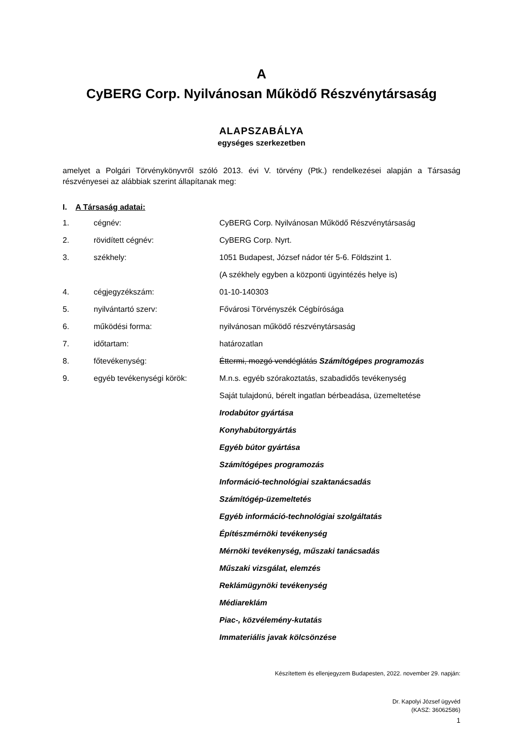A
CyBERG Corp. Nyilvánosan Működő Részvénytársaság
ALAPSZABÁLYA
egységes szerkezetben
amelyet a Polgári Törvénykönyvről szóló 2013. évi V. törvény (Ptk.) rendelkezései alapján a Társaság részvényesei az alábbiak szerint állapítanak meg:
I. A Társaság adatai:
| 1. | cégnév: | CyBERG Corp. Nyilvánosan Működő Részvénytársaság |
| 2. | rövidített cégnév: | CyBERG Corp. Nyrt. |
| 3. | székhely: | 1051 Budapest, József nádor tér 5-6. Földszint 1. |
| | | (A székhely egyben a központi ügyintézés helye is) |
| 4. | cégjegyzékszám: | 01-10-140303 |
| 5. | nyilvántartó szerv: | Fővárosi Törvényszék Cégbírósága |
| 6. | működési forma: | nyilvánosan működő részvénytársaság |
| 7. | időtartam: | határozatlan |
| 8. | főtevékenység: | Éttermi, mozgó vendéglátás Számítógépes programozás |
| 9. | egyéb tevékenységi körök: | M.n.s. egyéb szórakoztatás, szabadidős tevékenység |
| | | Saját tulajdonú, bérelt ingatlan bérbeadása, üzemeltetése |
| | | Irodabútor gyártása |
| | | Konyhabútorgyártás |
| | | Egyéb bútor gyártása |
| | | Számítógépes programozás |
| | | Információ-technológiai szaktanácsadás |
| | | Számítógép-üzemeltetés |
| | | Egyéb információ-technológiai szolgáltatás |
| | | Építészmérnöki tevékenység |
| | | Mérnöki tevékenység, műszaki tanácsadás |
| | | Műszaki vizsgálat, elemzés |
| | | Reklámügynöki tevékenység |
| | | Médiareklám |
| | | Piac-, közvélemény-kutatás |
| | | Immateriális javak kölcsönzése |
Készítettem és ellenjegyzem Budapesten, 2022. november 29. napján:
Dr. Kapolyi József ügyvéd
(KASZ: 36062586)
1